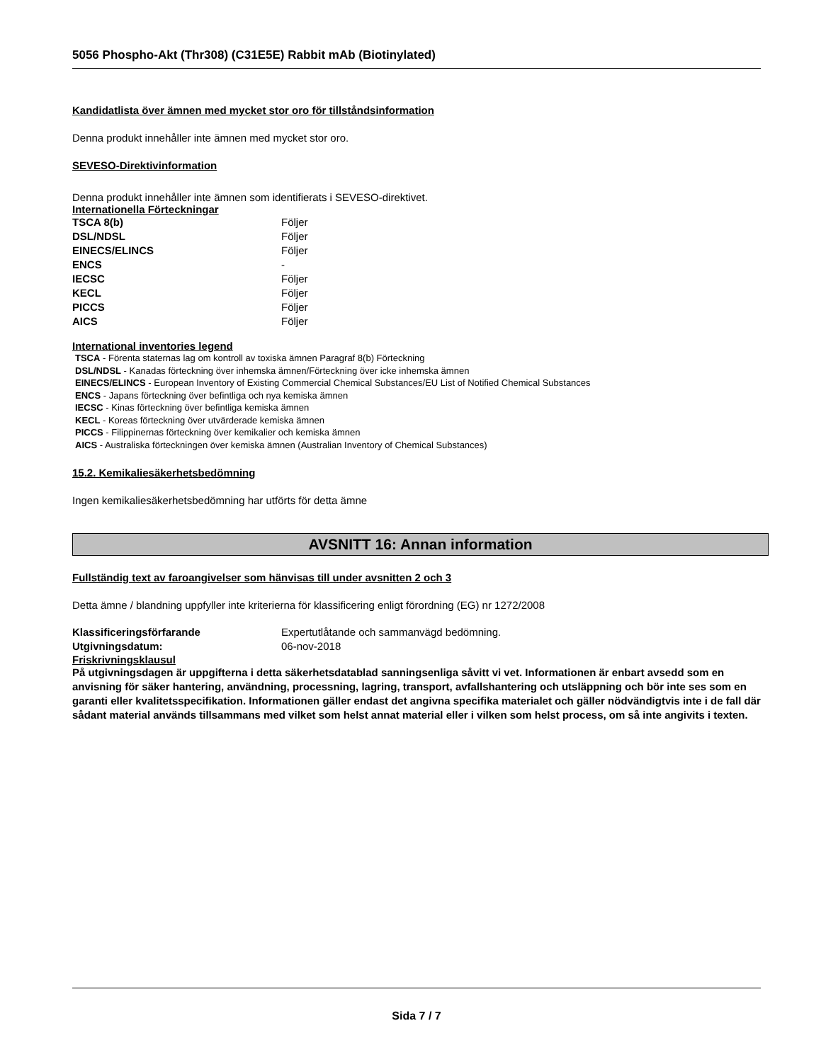5056 Phospho-Akt (Thr308) (C31E5E) Rabbit mAb (Biotinylated)
Kandidatlista över ämnen med mycket stor oro för tillståndsinformation
Denna produkt innehåller inte ämnen med mycket stor oro.
SEVESO-Direktivinformation
Denna produkt innehåller inte ämnen som identifierats i SEVESO-direktivet.
Internationella Förteckningar
| TSCA 8(b) | Följer |
| DSL/NDSL | Följer |
| EINECS/ELINCS | Följer |
| ENCS | - |
| IECSC | Följer |
| KECL | Följer |
| PICCS | Följer |
| AICS | Följer |
International inventories legend
TSCA - Förenta staternas lag om kontroll av toxiska ämnen Paragraf 8(b) Förteckning
DSL/NDSL - Kanadas förteckning över inhemska ämnen/Förteckning över icke inhemska ämnen
EINECS/ELINCS - European Inventory of Existing Commercial Chemical Substances/EU List of Notified Chemical Substances
ENCS - Japans förteckning över befintliga och nya kemiska ämnen
IECSC - Kinas förteckning över befintliga kemiska ämnen
KECL - Koreas förteckning över utvärderade kemiska ämnen
PICCS - Filippinernas förteckning över kemikalier och kemiska ämnen
AICS - Australiska förteckningen över kemiska ämnen (Australian Inventory of Chemical Substances)
15.2. Kemikaliesäkerhetsbedömning
Ingen kemikaliesäkerhetsbedömning har utförts för detta ämne
AVSNITT 16: Annan information
Fullständig text av faroangivelser som hänvisas till under avsnitten 2 och 3
Detta ämne / blandning uppfyller inte kriterierna för klassificering enligt förordning (EG) nr 1272/2008
| Klassificeringsförfarande | Expertutlåtande och sammanvägd bedömning. |
| Utgivningsdatum: | 06-nov-2018 |
Friskrivningsklausul
På utgivningsdagen är uppgifterna i detta säkerhetsdatablad sanningsenliga såvitt vi vet. Informationen är enbart avsedd som en anvisning för säker hantering, användning, processning, lagring, transport, avfallshantering och utsläppning och bör inte ses som en garanti eller kvalitetsspecifikation. Informationen gäller endast det angivna specifika materialet och gäller nödvändigtvis inte i de fall där sådant material används tillsammans med vilket som helst annat material eller i vilken som helst process, om så inte angivits i texten.
Sida 7 / 7